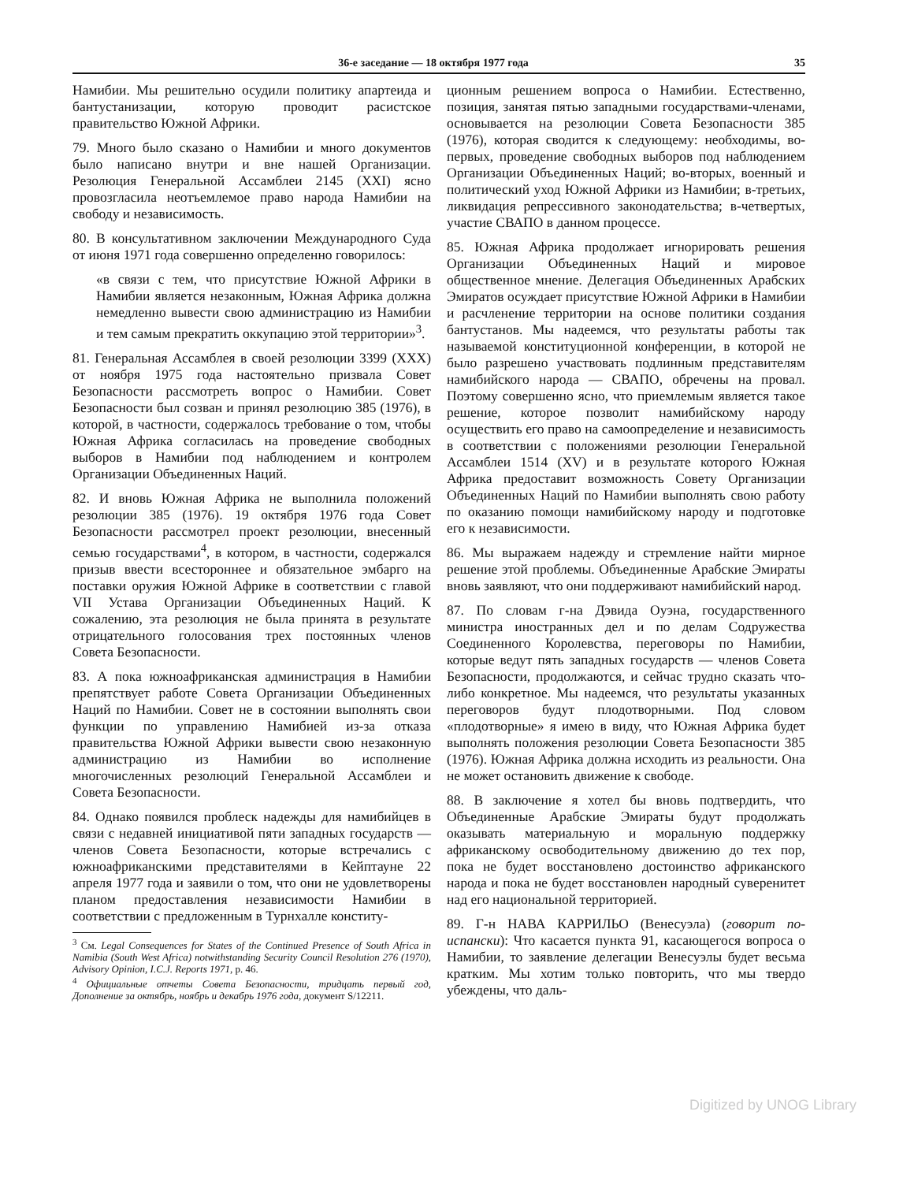36-е заседание — 18 октября 1977 года 35
Намибии. Мы решительно осудили политику апартеида и бантустанизации, которую проводит расистское правительство Южной Африки.
79. Много было сказано о Намибии и много документов было написано внутри и вне нашей Организации. Резолюция Генеральной Ассамблеи 2145 (XXI) ясно провозгласила неотъемлемое право народа Намибии на свободу и независимость.
80. В консультативном заключении Международного Суда от июня 1971 года совершенно определенно говорилось:
«в связи с тем, что присутствие Южной Африки в Намибии является незаконным, Южная Африка должна немедленно вывести свою администрацию из Намибии и тем самым прекратить оккупацию этой территории»<sup>3</sup>.
81. Генеральная Ассамблея в своей резолюции 3399 (XXX) от ноября 1975 года настоятельно призвала Совет Безопасности рассмотреть вопрос о Намибии. Совет Безопасности был созван и принял резолюцию 385 (1976), в которой, в частности, содержалось требование о том, чтобы Южная Африка согласилась на проведение свободных выборов в Намибии под наблюдением и контролем Организации Объединенных Наций.
82. И вновь Южная Африка не выполнила положений резолюции 385 (1976). 19 октября 1976 года Совет Безопасности рассмотрел проект резолюции, внесенный семью государствами<sup>4</sup>, в котором, в частности, содержался призыв ввести всестороннее и обязательное эмбарго на поставки оружия Южной Африке в соответствии с главой VII Устава Организации Объединенных Наций. К сожалению, эта резолюция не была принята в результате отрицательного голосования трех постоянных членов Совета Безопасности.
83. А пока южноафриканская администрация в Намибии препятствует работе Совета Организации Объединенных Наций по Намибии. Совет не в состоянии выполнять свои функции по управлению Намибией из-за отказа правительства Южной Африки вывести свою незаконную администрацию из Намибии во исполнение многочисленных резолюций Генеральной Ассамблеи и Совета Безопасности.
84. Однако появился проблеск надежды для намибийцев в связи с недавней инициативой пяти западных государств — членов Совета Безопасности, которые встречались с южноафриканскими представителями в Кейптауне 22 апреля 1977 года и заявили о том, что они не удовлетворены планом предоставления независимости Намибии в соответствии с предложенным в Турнхалле конститу-
<sup>3</sup> См. Legal Consequences for States of the Continued Presence of South Africa in Namibia (South West Africa) notwithstanding Security Council Resolution 276 (1970), Advisory Opinion, I.C.J. Reports 1971, p. 46.
<sup>4</sup> Официальные отчеты Совета Безопасности, тридцать первый год, Дополнение за октябрь, ноябрь и декабрь 1976 года, документ S/12211.
ционным решением вопроса о Намибии. Естественно, позиция, занятая пятью западными государствами-членами, основывается на резолюции Совета Безопасности 385 (1976), которая сводится к следующему: необходимы, во-первых, проведение свободных выборов под наблюдением Организации Объединенных Наций; во-вторых, военный и политический уход Южной Африки из Намибии; в-третьих, ликвидация репрессивного законодательства; в-четвертых, участие СВАПО в данном процессе.
85. Южная Африка продолжает игнорировать решения Организации Объединенных Наций и мировое общественное мнение. Делегация Объединенных Арабских Эмиратов осуждает присутствие Южной Африки в Намибии и расчленение территории на основе политики создания бантустанов. Мы надеемся, что результаты работы так называемой конституционной конференции, в которой не было разрешено участвовать подлинным представителям намибийского народа — СВАПО, обречены на провал. Поэтому совершенно ясно, что приемлемым является такое решение, которое позволит намибийскому народу осуществить его право на самоопределение и независимость в соответствии с положениями резолюции Генеральной Ассамблеи 1514 (XV) и в результате которого Южная Африка предоставит возможность Совету Организации Объединенных Наций по Намибии выполнять свою работу по оказанию помощи намибийскому народу и подготовке его к независимости.
86. Мы выражаем надежду и стремление найти мирное решение этой проблемы. Объединенные Арабские Эмираты вновь заявляют, что они поддерживают намибийский народ.
87. По словам г-на Дэвида Оуэна, государственного министра иностранных дел и по делам Содружества Соединенного Королевства, переговоры по Намибии, которые ведут пять западных государств — членов Совета Безопасности, продолжаются, и сейчас трудно сказать что-либо конкретное. Мы надеемся, что результаты указанных переговоров будут плодотворными. Под словом «плодотворные» я имею в виду, что Южная Африка будет выполнять положения резолюции Совета Безопасности 385 (1976). Южная Африка должна исходить из реальности. Она не может остановить движение к свободе.
88. В заключение я хотел бы вновь подтвердить, что Объединенные Арабские Эмираты будут продолжать оказывать материальную и моральную поддержку африканскому освободительному движению до тех пор, пока не будет восстановлено достоинство африканского народа и пока не будет восстановлен народный суверенитет над его национальной территорией.
89. Г-н НАВА КАРРИЛЬО (Венесуэла) (говорит по-испански): Что касается пункта 91, касающегося вопроса о Намибии, то заявление делегации Венесуэлы будет весьма кратким. Мы хотим только повторить, что мы твердо убеждены, что даль-
Digitized by UNOG Library